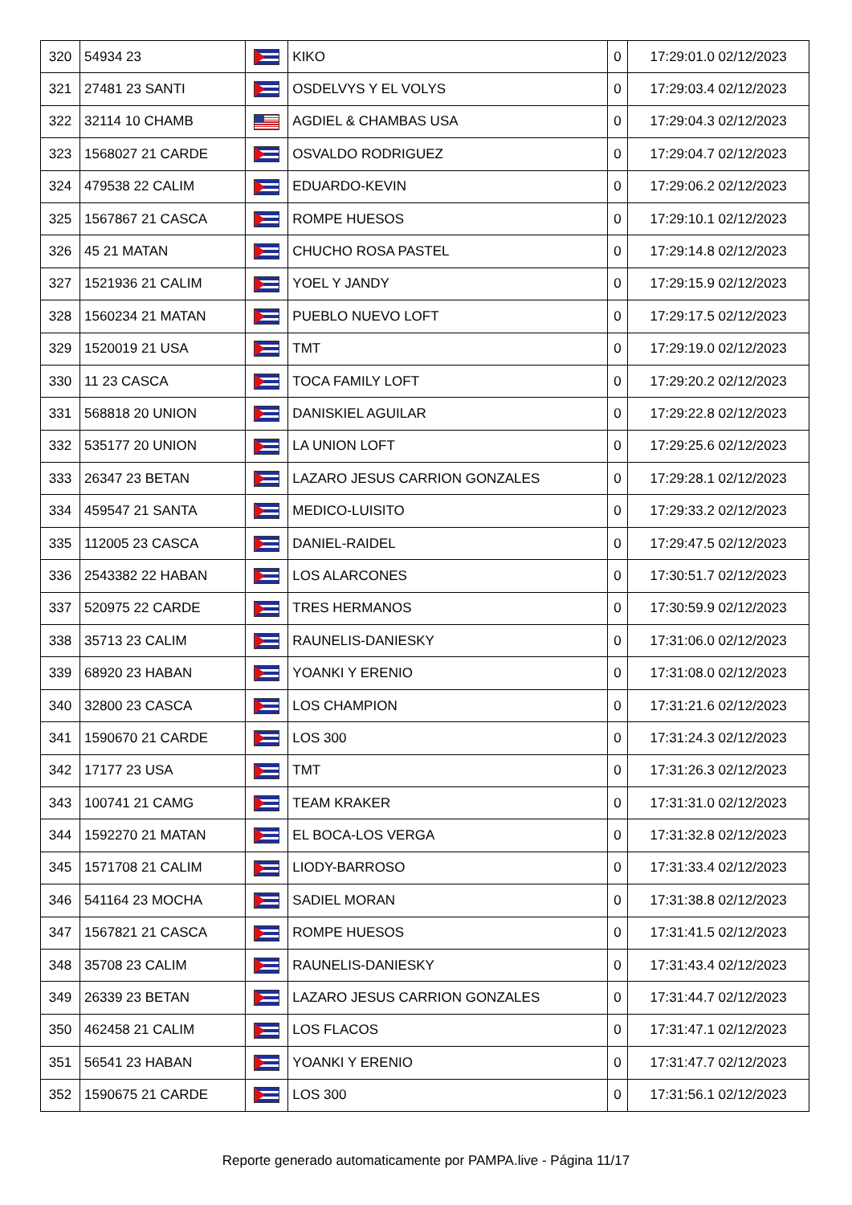| 320 | 54934 23 | | KIKO | 0 | 17:29:01.0 02/12/2023 |
| 321 | 27481 23 SANTI | | OSDELVYS Y EL VOLYS | 0 | 17:29:03.4 02/12/2023 |
| 322 | 32114 10 CHAMB | | AGDIEL & CHAMBAS USA | 0 | 17:29:04.3 02/12/2023 |
| 323 | 1568027 21 CARDE | | OSVALDO RODRIGUEZ | 0 | 17:29:04.7 02/12/2023 |
| 324 | 479538 22 CALIM | | EDUARDO-KEVIN | 0 | 17:29:06.2 02/12/2023 |
| 325 | 1567867 21 CASCA | | ROMPE HUESOS | 0 | 17:29:10.1 02/12/2023 |
| 326 | 45 21 MATAN | | CHUCHO ROSA PASTEL | 0 | 17:29:14.8 02/12/2023 |
| 327 | 1521936 21 CALIM | | YOEL Y JANDY | 0 | 17:29:15.9 02/12/2023 |
| 328 | 1560234 21 MATAN | | PUEBLO NUEVO LOFT | 0 | 17:29:17.5 02/12/2023 |
| 329 | 1520019 21 USA | | TMT | 0 | 17:29:19.0 02/12/2023 |
| 330 | 11 23 CASCA | | TOCA FAMILY LOFT | 0 | 17:29:20.2 02/12/2023 |
| 331 | 568818 20 UNION | | DANISKIEL AGUILAR | 0 | 17:29:22.8 02/12/2023 |
| 332 | 535177 20 UNION | | LA UNION LOFT | 0 | 17:29:25.6 02/12/2023 |
| 333 | 26347 23 BETAN | | LAZARO JESUS CARRION GONZALES | 0 | 17:29:28.1 02/12/2023 |
| 334 | 459547 21 SANTA | | MEDICO-LUISITO | 0 | 17:29:33.2 02/12/2023 |
| 335 | 112005 23 CASCA | | DANIEL-RAIDEL | 0 | 17:29:47.5 02/12/2023 |
| 336 | 2543382 22 HABAN | | LOS ALARCONES | 0 | 17:30:51.7 02/12/2023 |
| 337 | 520975 22 CARDE | | TRES HERMANOS | 0 | 17:30:59.9 02/12/2023 |
| 338 | 35713 23 CALIM | | RAUNELIS-DANIESKY | 0 | 17:31:06.0 02/12/2023 |
| 339 | 68920 23 HABAN | | YOANKI Y ERENIO | 0 | 17:31:08.0 02/12/2023 |
| 340 | 32800 23 CASCA | | LOS CHAMPION | 0 | 17:31:21.6 02/12/2023 |
| 341 | 1590670 21 CARDE | | LOS 300 | 0 | 17:31:24.3 02/12/2023 |
| 342 | 17177 23 USA | | TMT | 0 | 17:31:26.3 02/12/2023 |
| 343 | 100741 21 CAMG | | TEAM KRAKER | 0 | 17:31:31.0 02/12/2023 |
| 344 | 1592270 21 MATAN | | EL BOCA-LOS VERGA | 0 | 17:31:32.8 02/12/2023 |
| 345 | 1571708 21 CALIM | | LIODY-BARROSO | 0 | 17:31:33.4 02/12/2023 |
| 346 | 541164 23 MOCHA | | SADIEL MORAN | 0 | 17:31:38.8 02/12/2023 |
| 347 | 1567821 21 CASCA | | ROMPE HUESOS | 0 | 17:31:41.5 02/12/2023 |
| 348 | 35708 23 CALIM | | RAUNELIS-DANIESKY | 0 | 17:31:43.4 02/12/2023 |
| 349 | 26339 23 BETAN | | LAZARO JESUS CARRION GONZALES | 0 | 17:31:44.7 02/12/2023 |
| 350 | 462458 21 CALIM | | LOS FLACOS | 0 | 17:31:47.1 02/12/2023 |
| 351 | 56541 23 HABAN | | YOANKI Y ERENIO | 0 | 17:31:47.7 02/12/2023 |
| 352 | 1590675 21 CARDE | | LOS 300 | 0 | 17:31:56.1 02/12/2023 |
Reporte generado automaticamente por PAMPA.live - Página 11/17